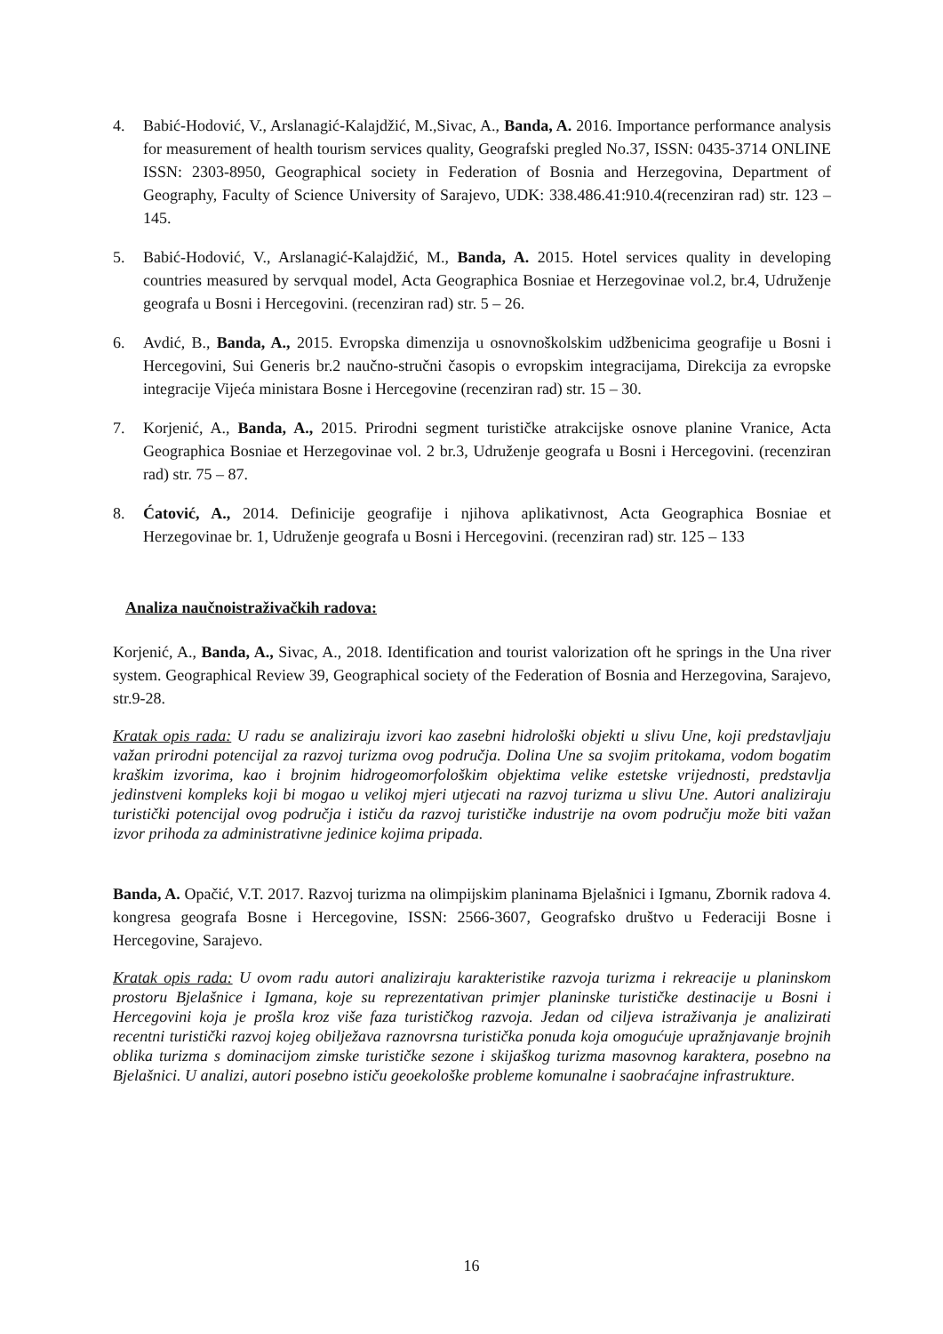4. Babić-Hodović, V., Arslanagić-Kalajdžić, M.,Sivac, A., Banda, A. 2016. Importance performance analysis for measurement of health tourism services quality, Geografski pregled No.37, ISSN: 0435-3714 ONLINE ISSN: 2303-8950, Geographical society in Federation of Bosnia and Herzegovina, Department of Geography, Faculty of Science University of Sarajevo, UDK: 338.486.41:910.4(recenziran rad) str. 123 – 145.
5. Babić-Hodović, V., Arslanagić-Kalajdžić, M., Banda, A. 2015. Hotel services quality in developing countries measured by servqual model, Acta Geographica Bosniae et Herzegovinae vol.2, br.4, Udruženje geografa u Bosni i Hercegovini. (recenziran rad) str. 5 – 26.
6. Avdić, B., Banda, A., 2015. Evropska dimenzija u osnovnoškolskim udžbenicima geografije u Bosni i Hercegovini, Sui Generis br.2 naučno-stručni časopis o evropskim integracijama, Direkcija za evropske integracije Vijeća ministara Bosne i Hercegovine (recenziran rad) str. 15 – 30.
7. Korjenić, A., Banda, A., 2015. Prirodni segment turističke atrakcijske osnove planine Vranice, Acta Geographica Bosniae et Herzegovinae vol. 2 br.3, Udruženje geografa u Bosni i Hercegovini. (recenziran rad) str. 75 – 87.
8. Ćatović, A., 2014. Definicije geografije i njihova aplikativnost, Acta Geographica Bosniae et Herzegovinae br. 1, Udruženje geografa u Bosni i Hercegovini. (recenziran rad) str. 125 – 133
Analiza naučnoistraživačkih radova:
Korjenić, A., Banda, A., Sivac, A., 2018. Identification and tourist valorization oft he springs in the Una river system. Geographical Review 39, Geographical society of the Federation of Bosnia and Herzegovina, Sarajevo, str.9-28.
Kratak opis rada: U radu se analiziraju izvori kao zasebni hidrološki objekti u slivu Une, koji predstavljaju važan prirodni potencijal za razvoj turizma ovog područja. Dolina Une sa svojim pritokama, vodom bogatim kraškim izvorima, kao i brojnim hidrogeomorfološkim objektima velike estetske vrijednosti, predstavlja jedinstveni kompleks koji bi mogao u velikoj mjeri utjecati na razvoj turizma u slivu Une. Autori analiziraju turistički potencijal ovog područja i ističu da razvoj turističke industrije na ovom području može biti važan izvor prihoda za administrativne jedinice kojima pripada.
Banda, A. Opačić, V.T. 2017. Razvoj turizma na olimpijskim planinama Bjelašnici i Igmanu, Zbornik radova 4. kongresa geografa Bosne i Hercegovine, ISSN: 2566-3607, Geografsko društvo u Federaciji Bosne i Hercegovine, Sarajevo.
Kratak opis rada: U ovom radu autori analiziraju karakteristike razvoja turizma i rekreacije u planinskom prostoru Bjelašnice i Igmana, koje su reprezentativan primjer planinske turističke destinacije u Bosni i Hercegovini koja je prošla kroz više faza turističkog razvoja. Jedan od ciljeva istraživanja je analizirati recentni turistički razvoj kojeg obilježava raznovrsna turistička ponuda koja omogućuje upražnjavanje brojnih oblika turizma s dominacijom zimske turističke sezone i skijaškog turizma masovnog karaktera, posebno na Bjelašnici. U analizi, autori posebno ističu geoekološke probleme komunalne i saobraćajne infrastrukture.
16